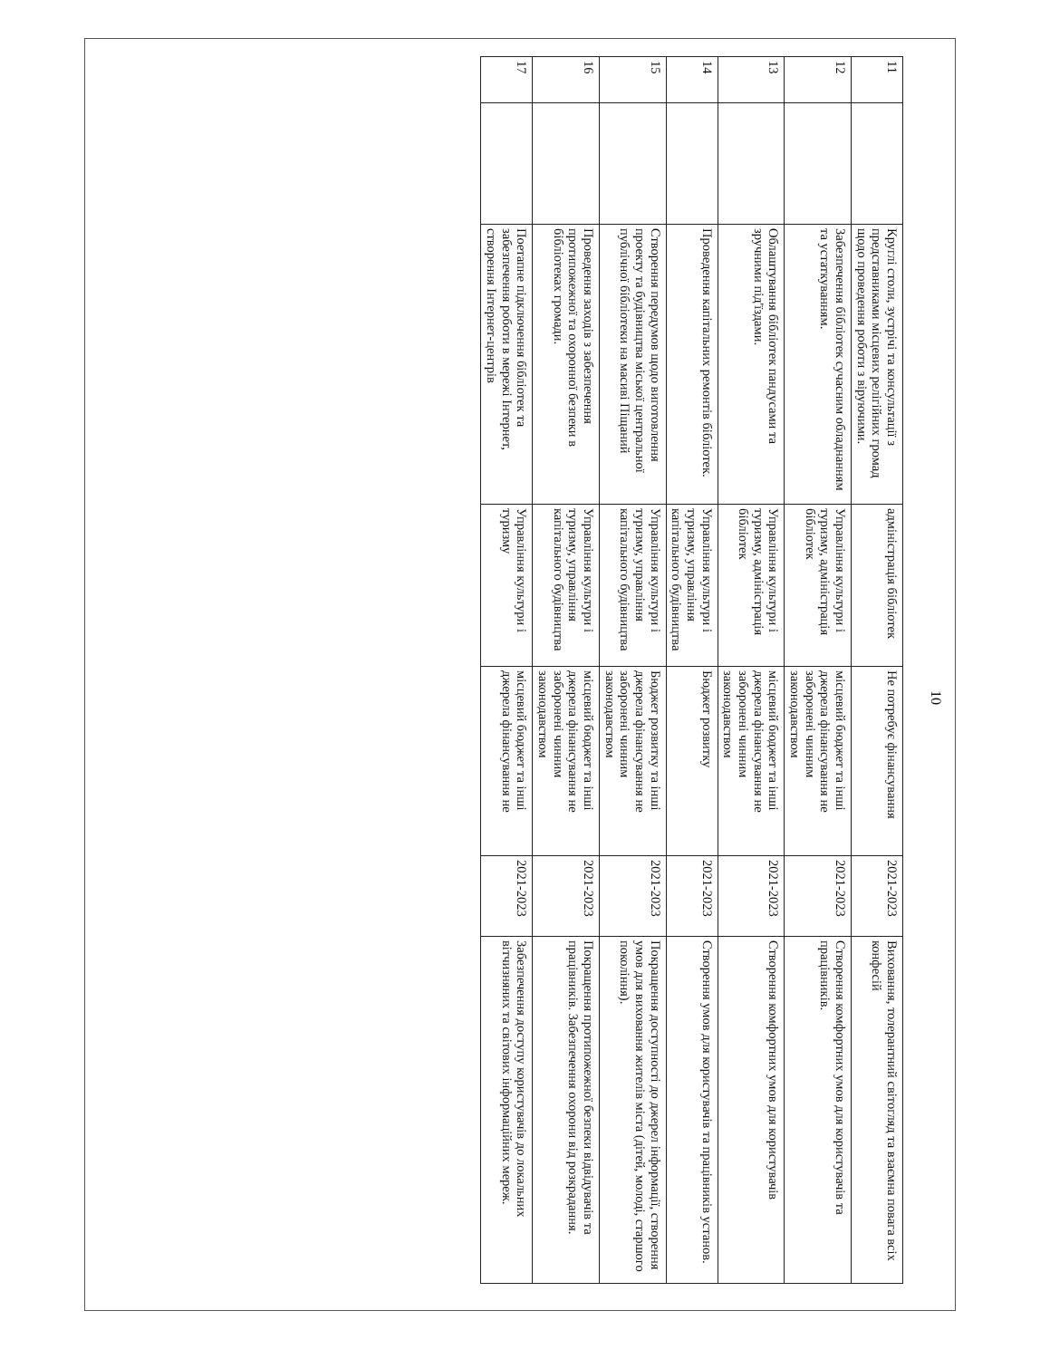10
| 11 | | Круглі столи, зустрічі та консультації з представниками місцевих релігійних громад щодо проведення роботи з віруючими. | адміністрація бібліотек | Не потребує фінансування | 2021-2023 | Виховання, толерантний світогляд та взаємна повага всіх конфесій |
| 12 | | Забезпечення бібліотек сучасним обладнанням та устаткуванням. | Управління культури і туризму, адміністрація бібліотек | місцевий бюджет та інші джерела фінансування не заборонені чинним законодавством | 2021-2023 | Створення комфортних умов для користувачів та працівників. |
| 13 | | Облаштування бібліотек пандусами та зручними під'їздами. | Управління культури і туризму, адміністрація бібліотек | місцевий бюджет та інші джерела фінансування не заборонені чинним законодавством | 2021-2023 | Створення комфортних умов для користувачів |
| 14 | | Проведення капітальних ремонтів бібліотек. | Управління культури і туризму, управління капітального будівництва | Бюджет розвитку | 2021-2023 | Створення умов для користувачів та працівників установ. |
| 15 | | Створення передумов щодо виготовлення проекту та будівництва міської центральної публічної бібліотеки на масиві Піщаний | Управління культури і туризму, управління капітального будівництва | Бюджет розвитку та інші джерела фінансування не заборонені чинним законодавством | 2021-2023 | Покращення доступності до джерел інформації, створення умов для виховання жителів міста (дітей, молоді, старшого покоління). |
| 16 | | Проведення заходів з забезпечення протипожежної та охоронної безпеки в бібліотеках громади. | Управління культури і туризму, управління капітального будівництва | місцевий бюджет та інші джерела фінансування не заборонені чинним законодавством | 2021-2023 | Покращення протипожежної безпеки відвідувачів та працівників. Забезпечення охорони від розкрадання. |
| 17 | | Поетапне підключення бібліотек та забезпечення роботи в мережі Інтернет, створення Інтернет-центрів | Управління культури і туризму | місцевий бюджет та інші джерела фінансування не | 2021-2023 | Забезпечення доступу користувачів до локальних вітчизняних та світових інформаційних мереж. |